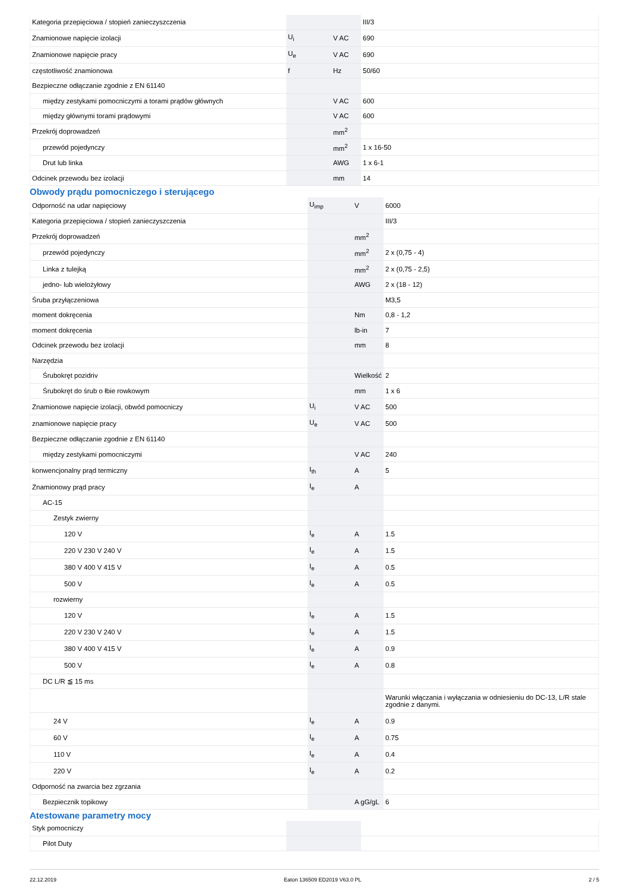| Kategoria przepięciowa / stopień zanieczyszczenia | | | III/3 |
| Znamionowe napięcie izolacji | U<sub>i</sub> | V AC | 690 |
| Znamionowe napięcie pracy | U<sub>e</sub> | V AC | 690 |
| częstotliwość znamionowa | f | Hz | 50/60 |
| Bezpieczne odłączanie zgodnie z EN 61140 | | | |
| między zestykami pomocniczymi a torami prądów głównych | | V AC | 600 |
| między głównymi torami prądowymi | | V AC | 600 |
| Przekrój doprowadzeń | | mm<sup>2</sup> | |
| przewód pojedynczy | | mm<sup>2</sup> | 1 x 16-50 |
| Drut lub linka | | AWG | 1 x 6-1 |
| Odcinek przewodu bez izolacji | | mm | 14 |
Obwody prądu pomocniczego i sterującego
| Odporność na udar napięciowy | U<sub>imp</sub> | V | 6000 |
| Kategoria przepięciowa / stopień zanieczyszczenia | | | III/3 |
| Przekrój doprowadzeń | | mm<sup>2</sup> | |
| przewód pojedynczy | | mm<sup>2</sup> | 2 x (0,75 - 4) |
| Linka z tulejką | | mm<sup>2</sup> | 2 x (0,75 - 2,5) |
| jedno- lub wielożyłowy | | AWG | 2 x (18 - 12) |
| Śruba przyłączeniowa | | | M3,5 |
| moment dokręcenia | | Nm | 0,8 - 1,2 |
| moment dokręcenia | | lb-in | 7 |
| Odcinek przewodu bez izolacji | | mm | 8 |
| Narzędzia | | | |
| Śrubokręt pozidriv | | Wielkość | 2 |
| Śrubokręt do śrub o łbie rowkowym | | mm | 1 x 6 |
| Znamionowe napięcie izolacji, obwód pomocniczy | U<sub>i</sub> | V AC | 500 |
| znamionowe napięcie pracy | U<sub>e</sub> | V AC | 500 |
| Bezpieczne odłączanie zgodnie z EN 61140 | | | |
| między zestykami pomocniczymi | | V AC | 240 |
| konwencjonalny prąd termiczny | I<sub>th</sub> | A | 5 |
| Znamionowy prąd pracy | I<sub>e</sub> | A | |
| AC-15 | | | |
| Zestyk zwierny | | | |
| 120 V | I<sub>e</sub> | A | 1.5 |
| 220 V 230 V 240 V | I<sub>e</sub> | A | 1.5 |
| 380 V 400 V 415 V | I<sub>e</sub> | A | 0.5 |
| 500 V | I<sub>e</sub> | A | 0.5 |
| rozwierny | | | |
| 120 V | I<sub>e</sub> | A | 1.5 |
| 220 V 230 V 240 V | I<sub>e</sub> | A | 1.5 |
| 380 V 400 V 415 V | I<sub>e</sub> | A | 0.9 |
| 500 V | I<sub>e</sub> | A | 0.8 |
| DC L/R ≦ 15 ms | | | |
| | | | Warunki włączania i wyłączania w odniesieniu do DC-13, L/R stale zgodnie z danymi. |
| 24 V | I<sub>e</sub> | A | 0.9 |
| 60 V | I<sub>e</sub> | A | 0.75 |
| 110 V | I<sub>e</sub> | A | 0.4 |
| 220 V | I<sub>e</sub> | A | 0.2 |
| Odporność na zwarcia bez zgrzania | | | |
| Bezpiecznik topikowy | | A gG/gL | 6 |
Atestowane parametry mocy
| Styk pomocniczy | | | |
| Pilot Duty | | | |
22.12.2019 Eaton 136509 ED2019 V63.0 PL 2 / 5